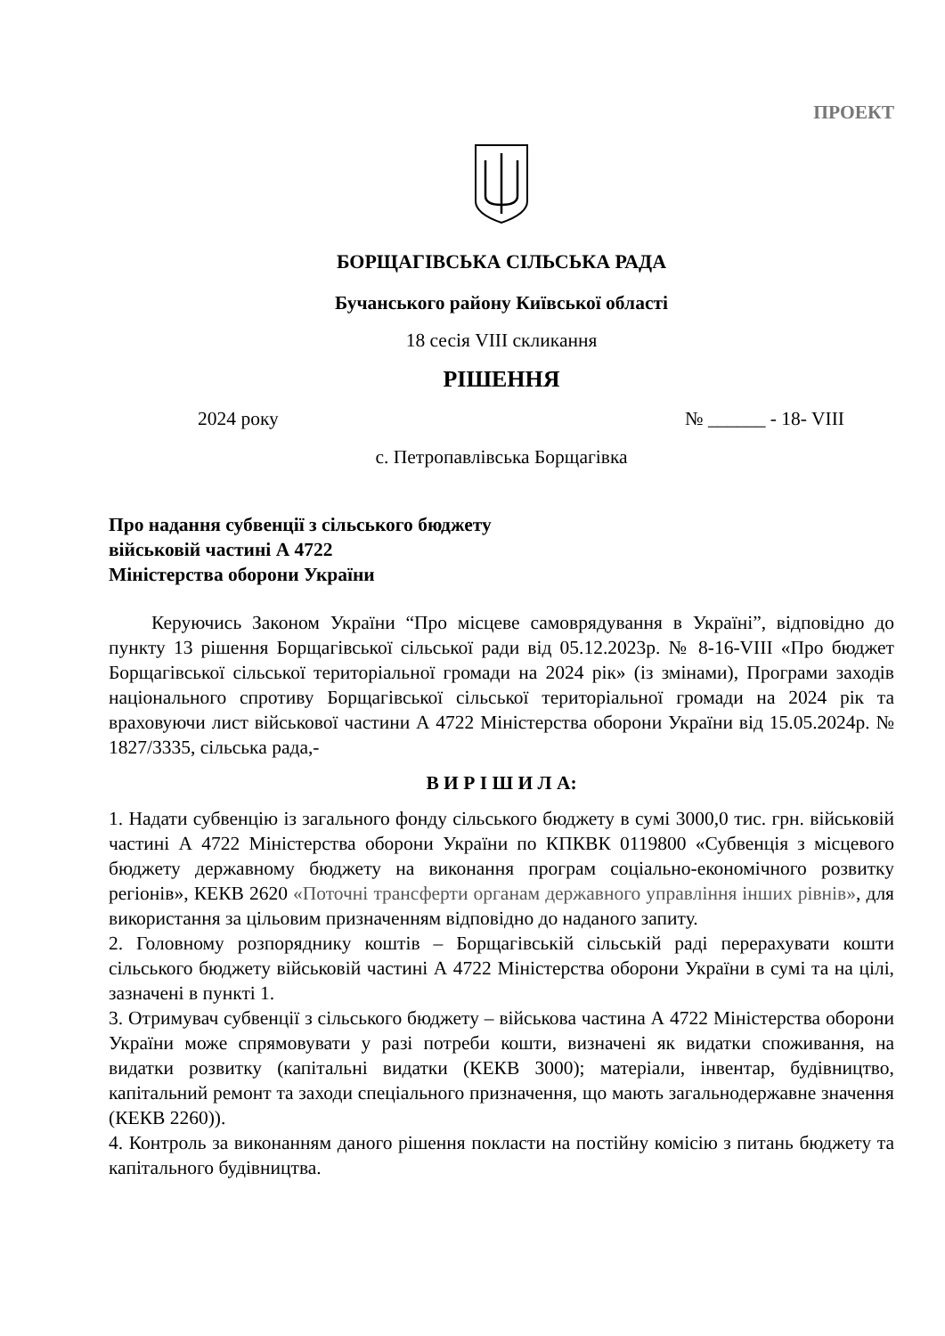ПРОЕКТ
БОРЩАГІВСЬКА СІЛЬСЬКА РАДА
Бучанського району Київської області
18 сесія VIII скликання
РІШЕННЯ
2024 року № ______ - 18- VIII
с. Петропавлівська Борщагівка
Про надання субвенції з сільського бюджету
військовій частині А 4722
Міністерства оборони України
Керуючись Законом України “Про місцеве самоврядування в Україні”, відповідно до пункту 13 рішення Борщагівської сільської ради від 05.12.2023р. № 8-16-VIII «Про бюджет Борщагівської сільської територіальної громади на 2024 рік» (із змінами), Програми заходів національного спротиву Борщагівської сільської територіальної громади на 2024 рік та враховуючи лист військової частини А 4722 Міністерства оборони України від 15.05.2024р. № 1827/3335, сільська рада,-
В И Р І Ш И Л А:
1. Надати субвенцію із загального фонду сільського бюджету в сумі 3000,0 тис. грн. військовій частині А 4722 Міністерства оборони України по КПКВК 0119800 «Субвенція з місцевого бюджету державному бюджету на виконання програм соціально-економічного розвитку регіонів», КЕКВ 2620 «Поточні трансферти органам державного управління інших рівнів», для використання за цільовим призначенням відповідно до наданого запиту.
2. Головному розпоряднику коштів – Борщагівській сільській раді перерахувати кошти сільського бюджету військовій частині А 4722 Міністерства оборони України в сумі та на цілі, зазначені в пункті 1.
3. Отримувач субвенції з сільського бюджету – військова частина А 4722 Міністерства оборони України може спрямовувати у разі потреби кошти, визначені як видатки споживання, на видатки розвитку (капітальні видатки (КЕКВ 3000); матеріали, інвентар, будівництво, капітальний ремонт та заходи спеціального призначення, що мають загальнодержавне значення (КЕКВ 2260)).
4. Контроль за виконанням даного рішення покласти на постійну комісію з питань бюджету та капітального будівництва.